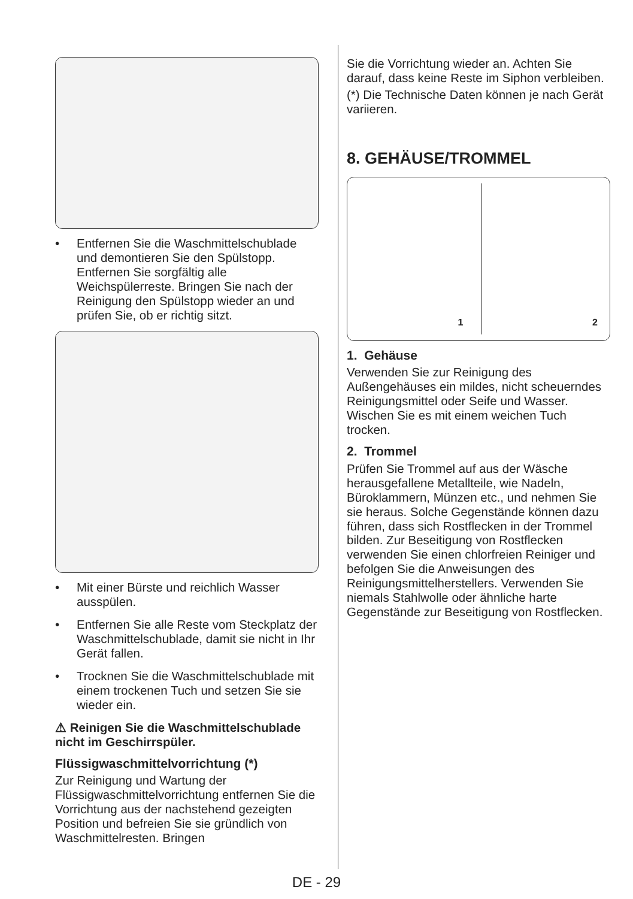• Entfernen Sie die Waschmittelschublade und demontieren Sie den Spülstopp. Entfernen Sie sorgfältig alle Weichspülerreste. Bringen Sie nach der Reinigung den Spülstopp wieder an und prüfen Sie, ob er richtig sitzt.
• Mit einer Bürste und reichlich Wasser ausspülen.
• Entfernen Sie alle Reste vom Steckplatz der Waschmittelschublade, damit sie nicht in Ihr Gerät fallen.
• Trocknen Sie die Waschmittelschublade mit einem trockenen Tuch und setzen Sie sie wieder ein.
⚠ Reinigen Sie die Waschmittelschublade nicht im Geschirrspüler.
Flüssigwaschmittelvorrichtung (*)
Zur Reinigung und Wartung der Flüssigwaschmittelvorrichtung entfernen Sie die Vorrichtung aus der nachstehend gezeigten Position und befreien Sie sie gründlich von Waschmittelresten. Bringen
Sie die Vorrichtung wieder an. Achten Sie darauf, dass keine Reste im Siphon verbleiben.
(*) Die Technische Daten können je nach Gerät variieren.
8. GEHÄUSE/TROMMEL
1
2
1. Gehäuse
Verwenden Sie zur Reinigung des Außengehäuses ein mildes, nicht scheuerndes Reinigungsmittel oder Seife und Wasser. Wischen Sie es mit einem weichen Tuch trocken.
2. Trommel
Prüfen Sie Trommel auf aus der Wäsche herausgefallene Metallteile, wie Nadeln, Büroklammern, Münzen etc., und nehmen Sie sie heraus. Solche Gegenstände können dazu führen, dass sich Rostflecken in der Trommel bilden. Zur Beseitigung von Rostflecken verwenden Sie einen chlorfreien Reiniger und befolgen Sie die Anweisungen des Reinigungsmittelherstellers. Verwenden Sie niemals Stahlwolle oder ähnliche harte Gegenstände zur Beseitigung von Rostflecken.
DE - 29